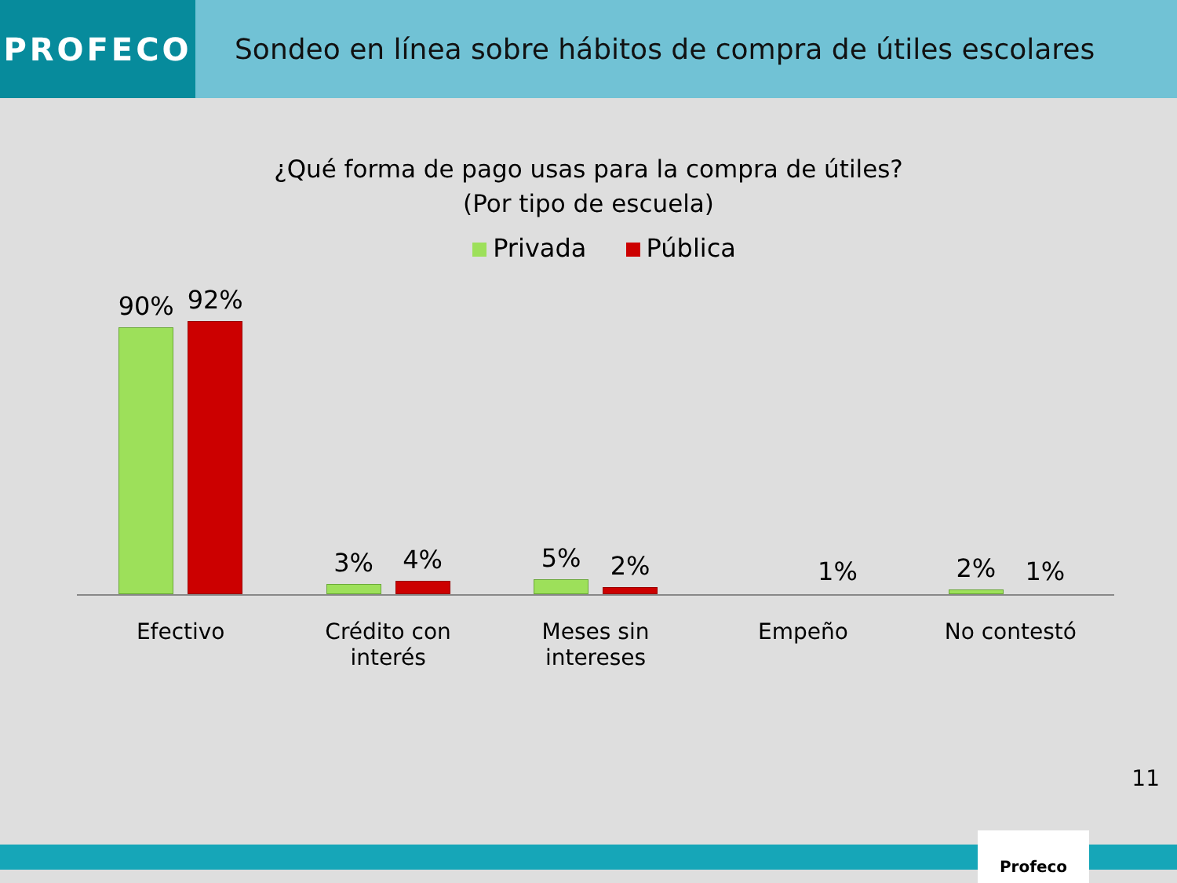PROFECO Sondeo en línea sobre hábitos de compra de útiles escolares
¿Qué forma de pago usas para la compra de útiles?
(Por tipo de escuela)
Privada Pública
90%
92%
3%
4%
5%
2%
1% 2%
1%
Efectivo Crédito con interés Meses sin
intereses
Empeño No contestó
11
Profeco